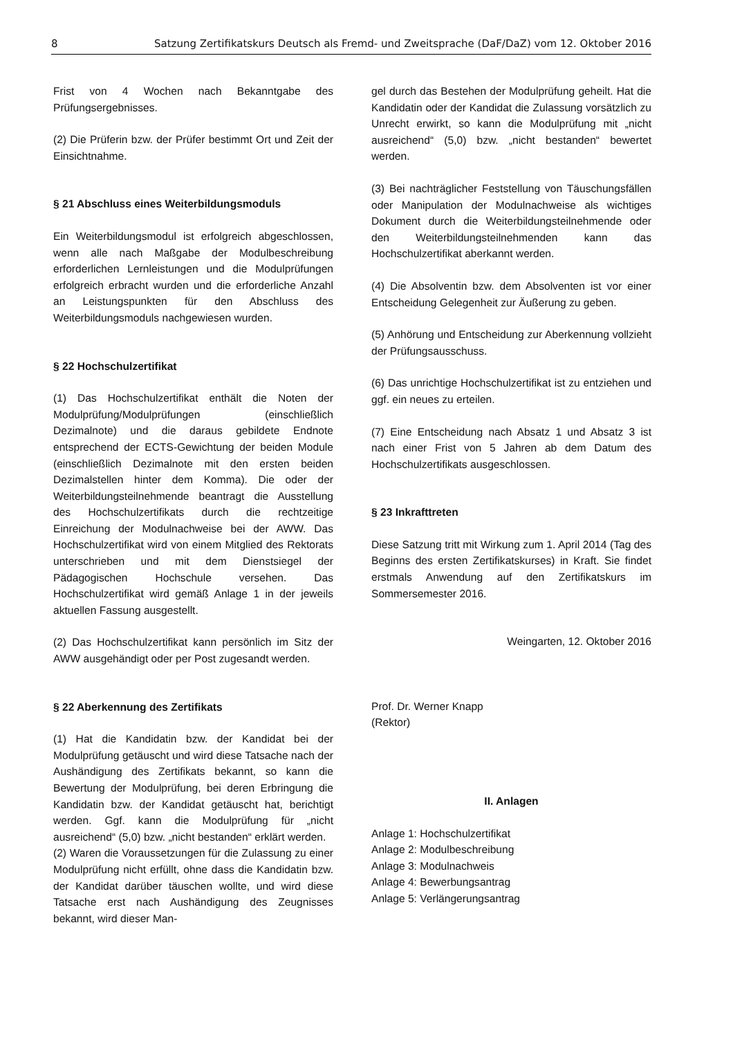8 Satzung Zertifikatskurs Deutsch als Fremd- und Zweitsprache (DaF/DaZ) vom 12. Oktober 2016
Frist von 4 Wochen nach Bekanntgabe des Prüfungsergebnisses.
(2) Die Prüferin bzw. der Prüfer bestimmt Ort und Zeit der Einsichtnahme.
§ 21 Abschluss eines Weiterbildungsmoduls
Ein Weiterbildungsmodul ist erfolgreich abgeschlossen, wenn alle nach Maßgabe der Modulbeschreibung erforderlichen Lernleistungen und die Modulprüfungen erfolgreich erbracht wurden und die erforderliche Anzahl an Leistungspunkten für den Abschluss des Weiterbildungsmoduls nachgewiesen wurden.
§ 22 Hochschulzertifikat
(1) Das Hochschulzertifikat enthält die Noten der Modulprüfung/Modulprüfungen (einschließlich Dezimalnote) und die daraus gebildete Endnote entsprechend der ECTS-Gewichtung der beiden Module (einschließlich Dezimalnote mit den ersten beiden Dezimalstellen hinter dem Komma). Die oder der Weiterbildungsteilnehmende beantragt die Ausstellung des Hochschulzertifikats durch die rechtzeitige Einreichung der Modulnachweise bei der AWW. Das Hochschulzertifikat wird von einem Mitglied des Rektorats unterschrieben und mit dem Dienstsiegel der Pädagogischen Hochschule versehen. Das Hochschulzertifikat wird gemäß Anlage 1 in der jeweils aktuellen Fassung ausgestellt.
(2) Das Hochschulzertifikat kann persönlich im Sitz der AWW ausgehändigt oder per Post zugesandt werden.
§ 22 Aberkennung des Zertifikats
(1) Hat die Kandidatin bzw. der Kandidat bei der Modulprüfung getäuscht und wird diese Tatsache nach der Aushändigung des Zertifikats bekannt, so kann die Bewertung der Modulprüfung, bei deren Erbringung die Kandidatin bzw. der Kandidat getäuscht hat, berichtigt werden. Ggf. kann die Modulprüfung für „nicht ausreichend“ (5,0) bzw. „nicht bestanden“ erklärt werden.
(2) Waren die Voraussetzungen für die Zulassung zu einer Modulprüfung nicht erfüllt, ohne dass die Kandidatin bzw. der Kandidat darüber täuschen wollte, und wird diese Tatsache erst nach Aushändigung des Zeugnisses bekannt, wird dieser Man-
gel durch das Bestehen der Modulprüfung geheilt. Hat die Kandidatin oder der Kandidat die Zulassung vorsätzlich zu Unrecht erwirkt, so kann die Modulprüfung mit „nicht ausreichend“ (5,0) bzw. „nicht bestanden“ bewertet werden.
(3) Bei nachträglicher Feststellung von Täuschungsfällen oder Manipulation der Modulnachweise als wichtiges Dokument durch die Weiterbildungsteilnehmende oder den Weiterbildungsteilnehmenden kann das Hochschulzertifikat aberkannt werden.
(4) Die Absolventin bzw. dem Absolventen ist vor einer Entscheidung Gelegenheit zur Äußerung zu geben.
(5) Anhörung und Entscheidung zur Aberkennung vollzieht der Prüfungsausschuss.
(6) Das unrichtige Hochschulzertifikat ist zu entziehen und ggf. ein neues zu erteilen.
(7) Eine Entscheidung nach Absatz 1 und Absatz 3 ist nach einer Frist von 5 Jahren ab dem Datum des Hochschulzertifikats ausgeschlossen.
§ 23 Inkrafttreten
Diese Satzung tritt mit Wirkung zum 1. April 2014 (Tag des Beginns des ersten Zertifikatskurses) in Kraft. Sie findet erstmals Anwendung auf den Zertifikatskurs im Sommersemester 2016.
Weingarten, 12. Oktober 2016
Prof. Dr. Werner Knapp
(Rektor)
II. Anlagen
Anlage 1: Hochschulzertifikat
Anlage 2: Modulbeschreibung
Anlage 3: Modulnachweis
Anlage 4: Bewerbungsantrag
Anlage 5: Verlängerungsantrag